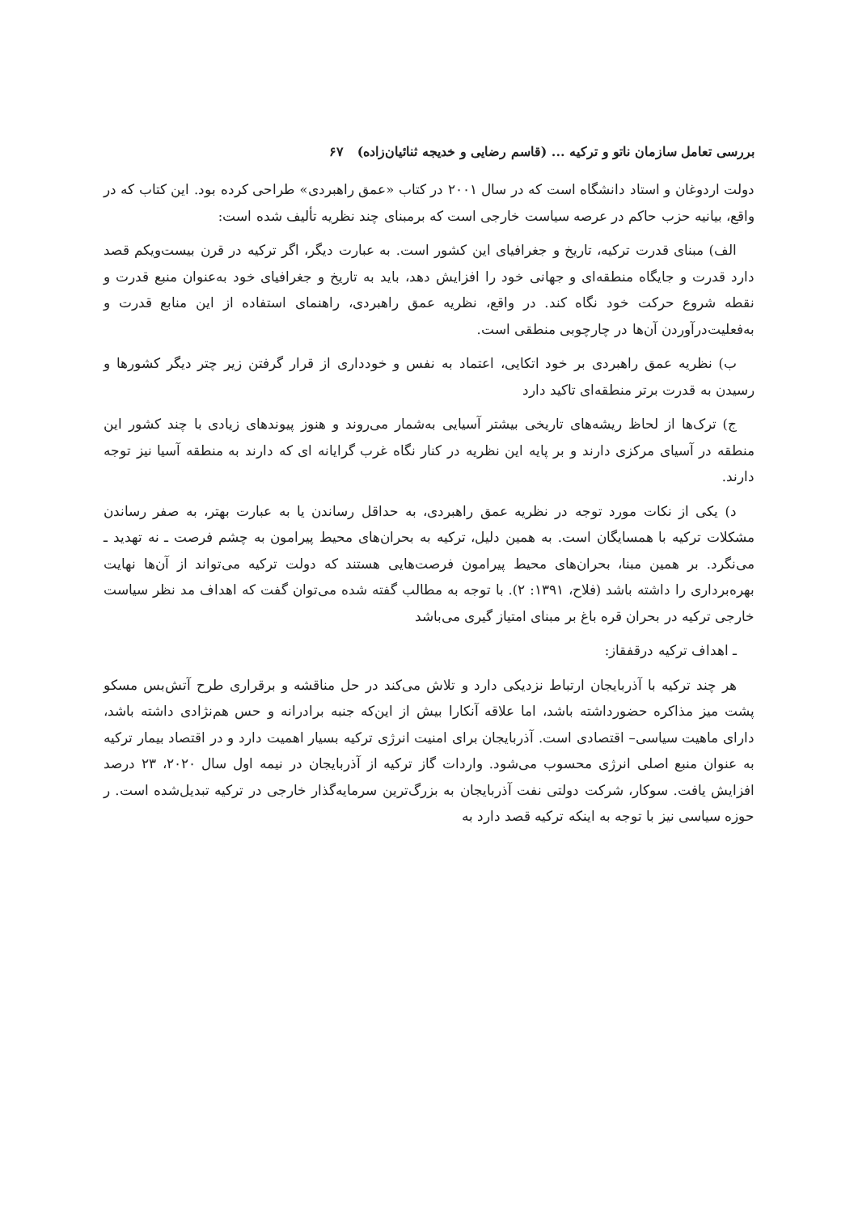بررسی تعامل سازمان ناتو و ترکیه ... (قاسم رضایی و خدیجه ثنائیان‌زاده) ۶۷
دولت اردوغان و استاد دانشگاه است که در سال ۲۰۰۱ در کتاب «عمق راهبردی» طراحی کرده بود. این کتاب که در واقع، بیانیه حزب حاکم در عرصه سیاست خارجی است که برمبنای چند نظریه تألیف شده است:
الف) مبنای قدرت ترکیه، تاریخ و جغرافیای این کشور است. به عبارت دیگر، اگر ترکیه در قرن بیست‌ویکم قصد دارد قدرت و جایگاه منطقه‌ای و جهانی خود را افزایش دهد، باید به تاریخ و جغرافیای خود به‌عنوان منبع قدرت و نقطه شروع حرکت خود نگاه کند. در واقع، نظریه عمق راهبردی، راهنمای استفاده از این منابع قدرت و به‌فعلیت‌درآوردن آن‌ها در چارچوبی منطقی است.
ب) نظریه عمق راهبردی بر خود اتکایی، اعتماد به نفس و خودداری از قرار گرفتن زیر چتر دیگر کشورها و رسیدن به قدرت برتر منطقه‌ای تاکید دارد
ج) ترک‌ها از لحاظ ریشه‌های تاریخی بیشتر آسیایی به‌شمار می‌روند و هنوز پیوندهای زیادی با چند کشور این منطقه در آسیای مرکزی دارند و بر پایه این نظریه در کنار نگاه غرب گرایانه ای که دارند به منطقه آسیا نیز توجه دارند.
د) یکی از نکات مورد توجه در نظریه عمق راهبردی، به حداقل رساندن یا به عبارت بهتر، به صفر رساندن مشکلات ترکیه با همسایگان است. به همین دلیل، ترکیه به بحران‌های محیط پیرامون به چشم فرصت ـ نه تهدید ـ می‌نگرد. بر همین مبنا، بحران‌های محیط پیرامون فرصت‌هایی هستند که دولت ترکیه می‌تواند از آن‌ها نهایت بهره‌برداری را داشته باشد (فلاح، ۱۳۹۱: ۲). با توجه به مطالب گفته شده می‌توان گفت که اهداف مد نظر سیاست خارجی ترکیه در بحران قره باغ بر مبنای امتیاز گیری می‌باشد
ـ اهداف ترکیه درقفقاز:
هر چند ترکیه با آذربایجان ارتباط نزدیکی دارد و تلاش می‌کند در حل مناقشه و برقراری طرح آتش‌بس مسکو پشت میز مذاکره حضورداشته باشد، اما علاقه آنکارا بیش از این‌که جنبه برادرانه و حس هم‌نژادی داشته باشد، دارای ماهیت سیاسی– اقتصادی است. آذربایجان برای امنیت انرژی ترکیه بسیار اهمیت دارد و در اقتصاد بیمار ترکیه به عنوان منبع اصلی انرژی محسوب می‌شود. واردات گاز ترکیه از آذربایجان در نیمه اول سال ۲۰۲۰، ۲۳ درصد افزایش یافت. سوکار، شرکت دولتی نفت آذربایجان به بزرگ‌ترین سرمایه‌گذار خارجی در ترکیه تبدیل‌شده است. ر حوزه سیاسی نیز با توجه به اینکه ترکیه قصد دارد به